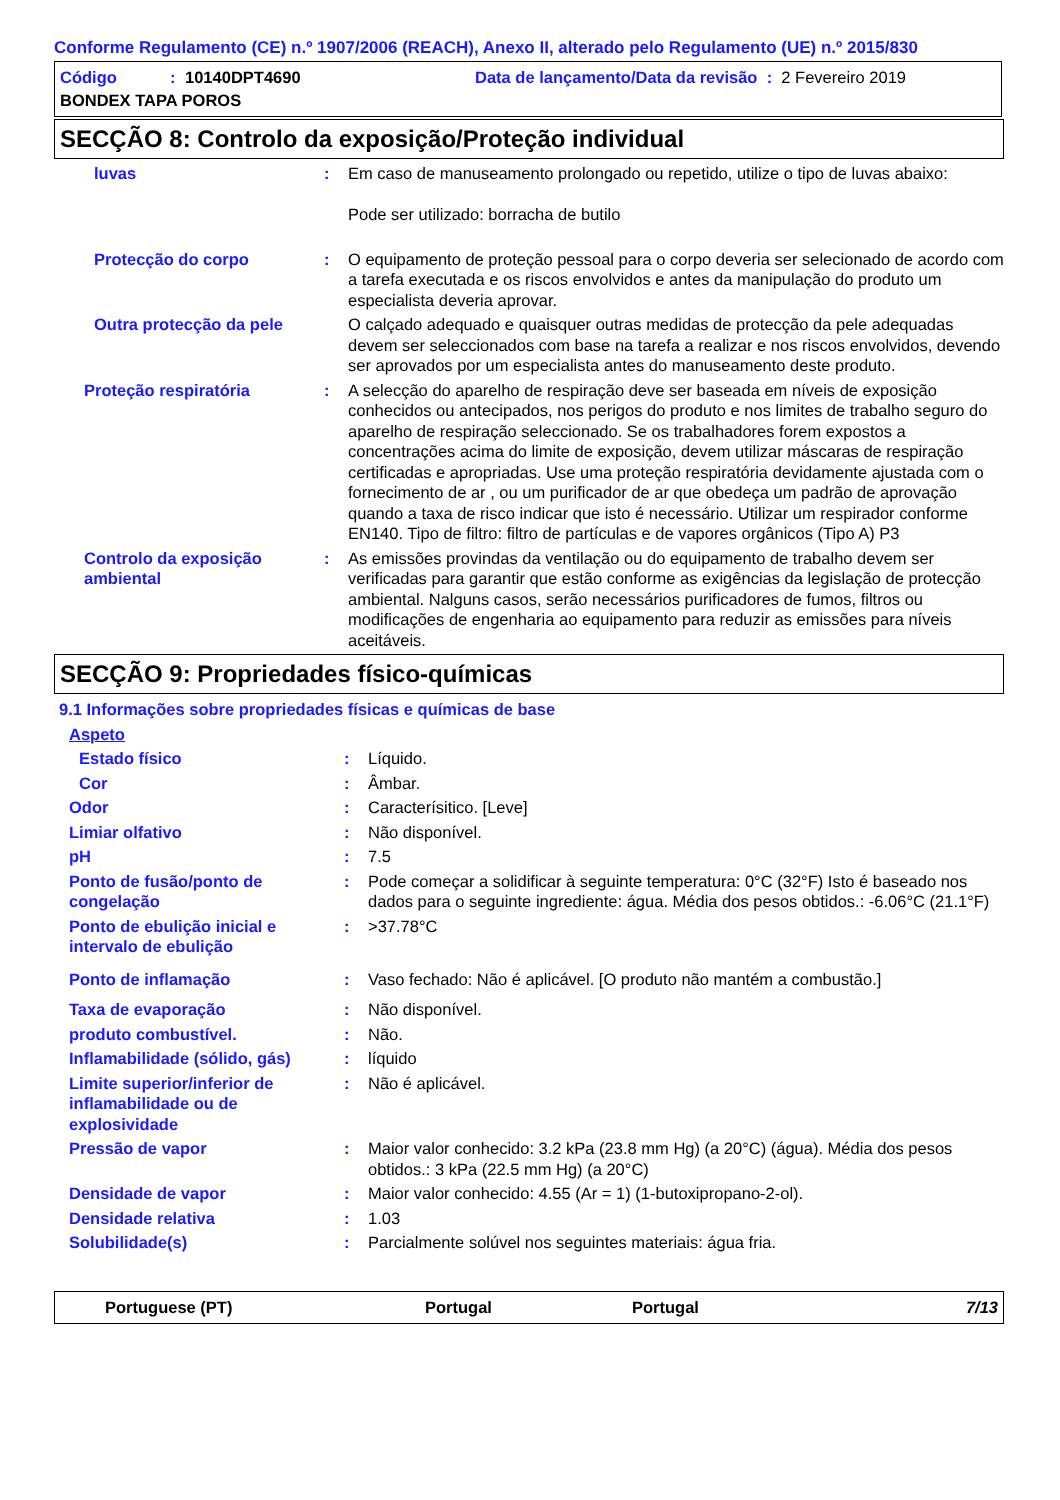Conforme Regulamento (CE) n.º 1907/2006 (REACH), Anexo II, alterado pelo Regulamento (UE) n.º 2015/830
Código: 10140DPT4690 Data de lançamento/Data da revisão : 2 Fevereiro 2019
BONDEX TAPA POROS
SECÇÃO 8: Controlo da exposição/Proteção individual
luvas : Em caso de manuseamento prolongado ou repetido, utilize o tipo de luvas abaixo:
Pode ser utilizado: borracha de butilo
Protecção do corpo : O equipamento de proteção pessoal para o corpo deveria ser selecionado de acordo com a tarefa executada e os riscos envolvidos e antes da manipulação do produto um especialista deveria aprovar.
Outra protecção da pele O calçado adequado e quaisquer outras medidas de protecção da pele adequadas devem ser seleccionados com base na tarefa a realizar e nos riscos envolvidos, devendo ser aprovados por um especialista antes do manuseamento deste produto.
Proteção respiratória : A selecção do aparelho de respiração deve ser baseada em níveis de exposição conhecidos ou antecipados, nos perigos do produto e nos limites de trabalho seguro do aparelho de respiração seleccionado. Se os trabalhadores forem expostos a concentrações acima do limite de exposição, devem utilizar máscaras de respiração certificadas e apropriadas. Use uma proteção respiratória devidamente ajustada com o fornecimento de ar , ou um purificador de ar que obedeça um padrão de aprovação quando a taxa de risco indicar que isto é necessário. Utilizar um respirador conforme EN140. Tipo de filtro: filtro de partículas e de vapores orgânicos (Tipo A) P3
Controlo da exposição ambiental
: As emissões provindas da ventilação ou do equipamento de trabalho devem ser verificadas para garantir que estão conforme as exigências da legislação de protecção ambiental. Nalguns casos, serão necessários purificadores de fumos, filtros ou modificações de engenharia ao equipamento para reduzir as emissões para níveis aceitáveis.
SECÇÃO 9: Propriedades físico-químicas
9.1 Informações sobre propriedades físicas e químicas de base
Aspeto
Estado físico : Líquido.
Cor : Âmbar.
Odor : Caracterísitico. [Leve]
Limiar olfativo : Não disponível.
pH : 7.5
Ponto de fusão/ponto de congelação
: Pode começar a solidificar à seguinte temperatura: 0°C (32°F) Isto é baseado nos dados para o seguinte ingrediente: água. Média dos pesos obtidos.: -6.06°C (21.1°F)
Ponto de ebulição inicial e intervalo de ebulição
: >37.78°C
Ponto de inflamação : Vaso fechado: Não é aplicável. [O produto não mantém a combustão.]
Taxa de evaporação : Não disponível.
produto combustível. : Não.
Inflamabilidade (sólido, gás)
: líquido
Limite superior/inferior de inflamabilidade ou de explosividade
: Não é aplicável.
Pressão de vapor : Maior valor conhecido: 3.2 kPa (23.8 mm Hg) (a 20°C) (água). Média dos pesos obtidos.: 3 kPa (22.5 mm Hg) (a 20°C)
Densidade de vapor : Maior valor conhecido: 4.55 (Ar = 1) (1-butoxipropano-2-ol).
Densidade relativa : 1.03
Solubilidade(s) : Parcialmente solúvel nos seguintes materiais: água fria.
Portuguese (PT) Portugal Portugal 7/13